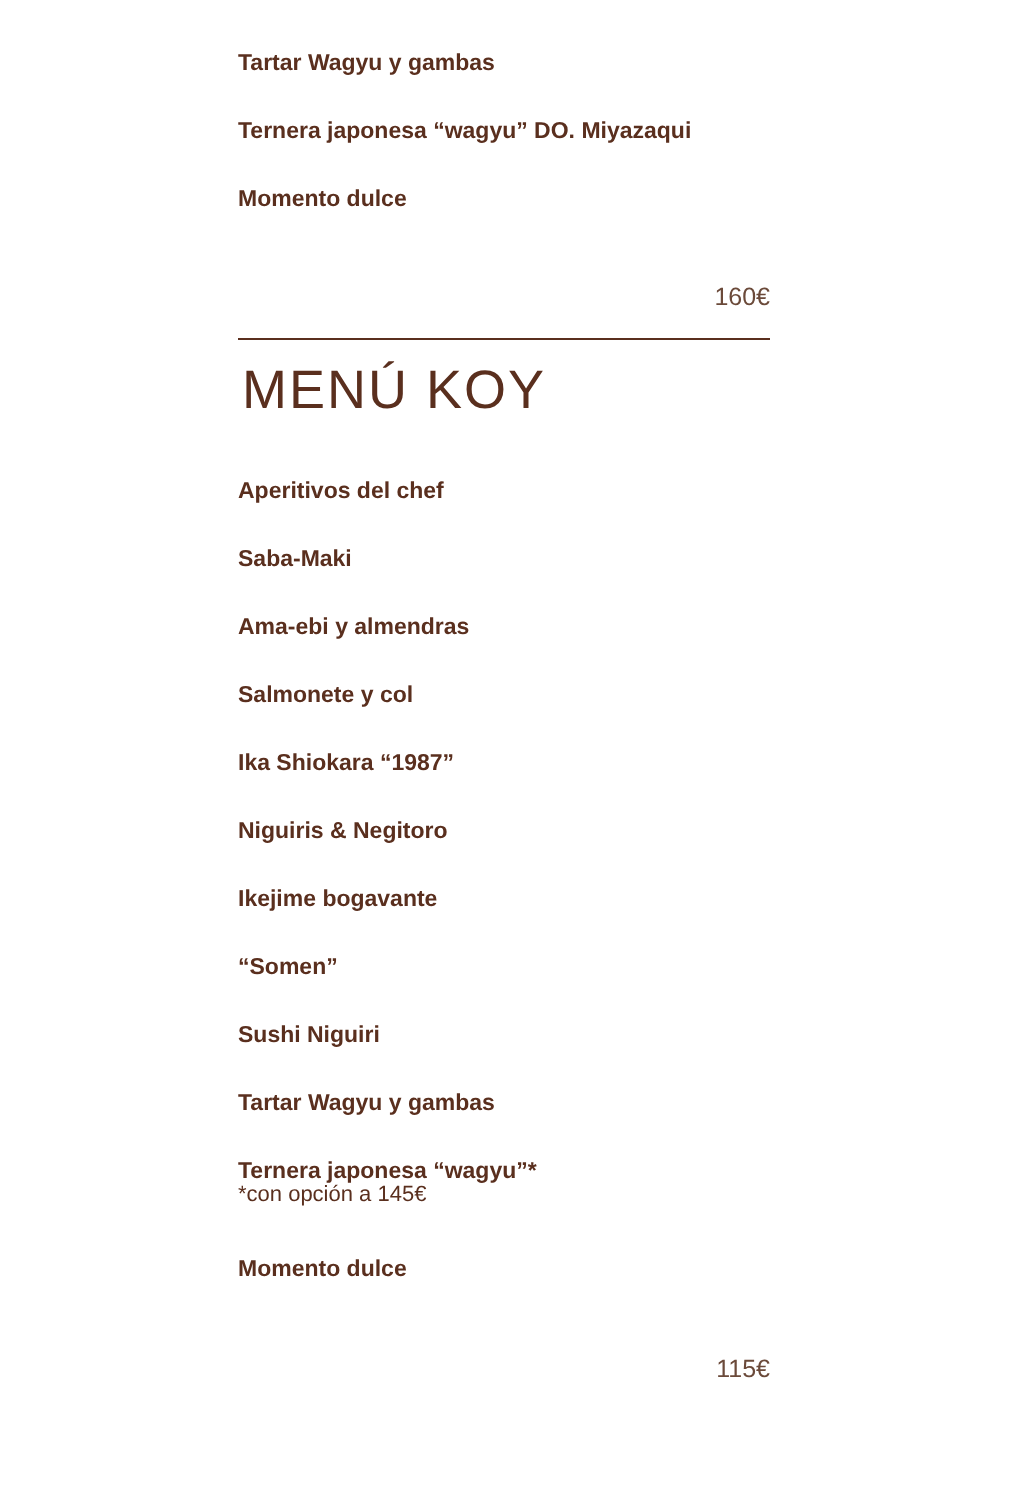Tartar Wagyu y gambas
Ternera japonesa “wagyu” DO. Miyazaqui
Momento dulce
160€
MENÚ KOY
Aperitivos del chef
Saba-Maki
Ama-ebi y almendras
Salmonete y col
Ika Shiokara “1987”
Niguiris & Negitoro
Ikejime bogavante
“Somen”
Sushi Niguiri
Tartar Wagyu y gambas
Ternera japonesa “wagyu”*
*con opción a 145€
Momento dulce
115€